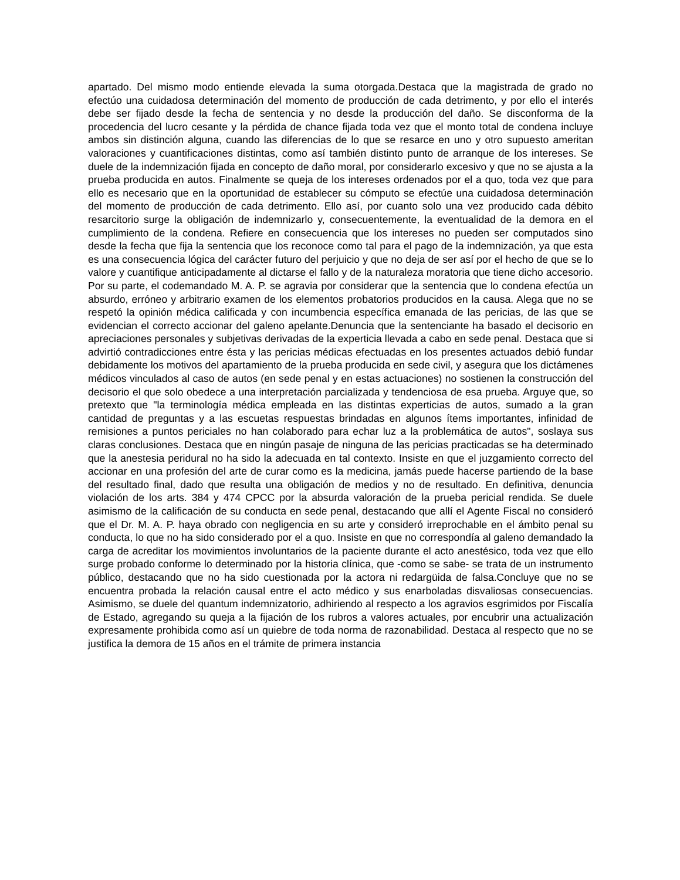apartado. Del mismo modo entiende elevada la suma otorgada.Destaca que la magistrada de grado no efectúo una cuidadosa determinación del momento de producción de cada detrimento, y por ello el interés debe ser fijado desde la fecha de sentencia y no desde la producción del daño. Se disconforma de la procedencia del lucro cesante y la pérdida de chance fijada toda vez que el monto total de condena incluye ambos sin distinción alguna, cuando las diferencias de lo que se resarce en uno y otro supuesto ameritan valoraciones y cuantificaciones distintas, como así también distinto punto de arranque de los intereses. Se duele de la indemnización fijada en concepto de daño moral, por considerarlo excesivo y que no se ajusta a la prueba producida en autos. Finalmente se queja de los intereses ordenados por el a quo, toda vez que para ello es necesario que en la oportunidad de establecer su cómputo se efectúe una cuidadosa determinación del momento de producción de cada detrimento. Ello así, por cuanto solo una vez producido cada débito resarcitorio surge la obligación de indemnizarlo y, consecuentemente, la eventualidad de la demora en el cumplimiento de la condena. Refiere en consecuencia que los intereses no pueden ser computados sino desde la fecha que fija la sentencia que los reconoce como tal para el pago de la indemnización, ya que esta es una consecuencia lógica del carácter futuro del perjuicio y que no deja de ser así por el hecho de que se lo valore y cuantifique anticipadamente al dictarse el fallo y de la naturaleza moratoria que tiene dicho accesorio. Por su parte, el codemandado M. A. P. se agravia por considerar que la sentencia que lo condena efectúa un absurdo, erróneo y arbitrario examen de los elementos probatorios producidos en la causa. Alega que no se respetó la opinión médica calificada y con incumbencia específica emanada de las pericias, de las que se evidencian el correcto accionar del galeno apelante.Denuncia que la sentenciante ha basado el decisorio en apreciaciones personales y subjetivas derivadas de la experticia llevada a cabo en sede penal. Destaca que si advirtió contradicciones entre ésta y las pericias médicas efectuadas en los presentes actuados debió fundar debidamente los motivos del apartamiento de la prueba producida en sede civil, y asegura que los dictámenes médicos vinculados al caso de autos (en sede penal y en estas actuaciones) no sostienen la construcción del decisorio el que solo obedece a una interpretación parcializada y tendenciosa de esa prueba. Arguye que, so pretexto que "la terminología médica empleada en las distintas experticias de autos, sumado a la gran cantidad de preguntas y a las escuetas respuestas brindadas en algunos ítems importantes, infinidad de remisiones a puntos periciales no han colaborado para echar luz a la problemática de autos", soslaya sus claras conclusiones. Destaca que en ningún pasaje de ninguna de las pericias practicadas se ha determinado que la anestesia peridural no ha sido la adecuada en tal contexto. Insiste en que el juzgamiento correcto del accionar en una profesión del arte de curar como es la medicina, jamás puede hacerse partiendo de la base del resultado final, dado que resulta una obligación de medios y no de resultado. En definitiva, denuncia violación de los arts. 384 y 474 CPCC por la absurda valoración de la prueba pericial rendida. Se duele asimismo de la calificación de su conducta en sede penal, destacando que allí el Agente Fiscal no consideró que el Dr. M. A. P. haya obrado con negligencia en su arte y consideró irreprochable en el ámbito penal su conducta, lo que no ha sido considerado por el a quo. Insiste en que no correspondía al galeno demandado la carga de acreditar los movimientos involuntarios de la paciente durante el acto anestésico, toda vez que ello surge probado conforme lo determinado por la historia clínica, que -como se sabe- se trata de un instrumento público, destacando que no ha sido cuestionada por la actora ni redargüida de falsa.Concluye que no se encuentra probada la relación causal entre el acto médico y sus enarboladas disvaliosas consecuencias. Asimismo, se duele del quantum indemnizatorio, adhiriendo al respecto a los agravios esgrimidos por Fiscalía de Estado, agregando su queja a la fijación de los rubros a valores actuales, por encubrir una actualización expresamente prohibida como así un quiebre de toda norma de razonabilidad. Destaca al respecto que no se justifica la demora de 15 años en el trámite de primera instancia